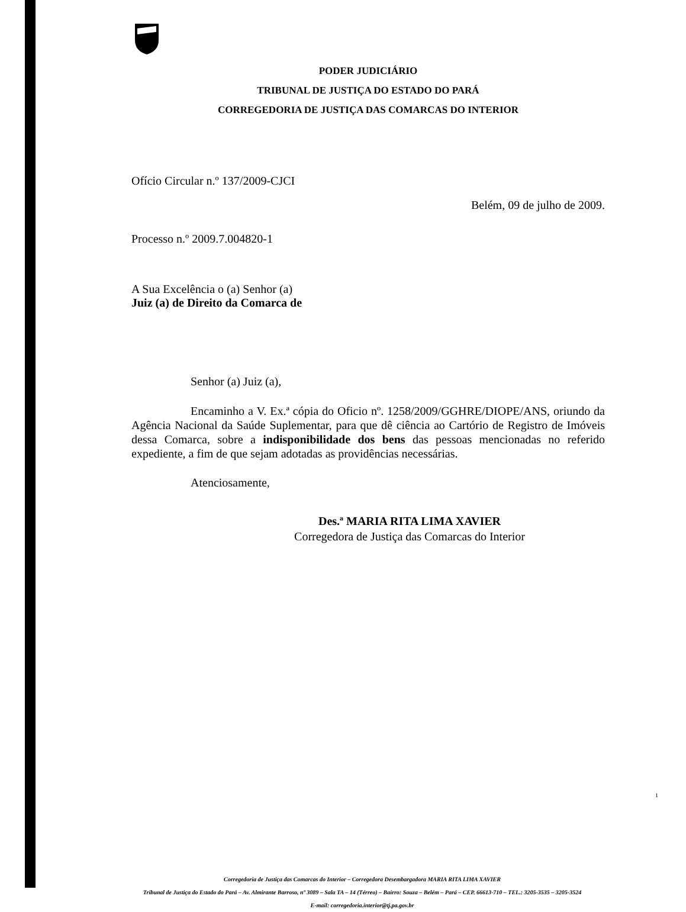PODER JUDICIÁRIO
TRIBUNAL DE JUSTIÇA DO ESTADO DO PARÁ
CORREGEDORIA DE JUSTIÇA DAS COMARCAS DO INTERIOR
Ofício Circular n.º 137/2009-CJCI
Belém, 09 de julho de 2009.
Processo n.º 2009.7.004820-1
A Sua Excelência o (a) Senhor (a)
Juiz (a) de Direito da Comarca de
Senhor (a) Juiz (a),
Encaminho a V. Ex.ª cópia do Oficio nº. 1258/2009/GGHRE/DIOPE/ANS, oriundo da Agência Nacional da Saúde Suplementar, para que dê ciência ao Cartório de Registro de Imóveis dessa Comarca, sobre a indisponibilidade dos bens das pessoas mencionadas no referido expediente, a fim de que sejam adotadas as providências necessárias.
Atenciosamente,
Des.ª MARIA RITA LIMA XAVIER
Corregedora de Justiça das Comarcas do Interior
Corregedoria de Justiça das Comarcas do Interior – Corregedora Desembargadora MARIA RITA LIMA XAVIER
Tribunal de Justiça do Estado do Pará – Av. Almirante Barroso, nº 3089 – Sala TA – 14 (Térreo) – Bairro: Souza – Belém – Pará – CEP. 66613-710 – TEL.: 3205-3535 – 3205-3524
E-mail: corregedoria.interior@tj.pa.gov.br
1